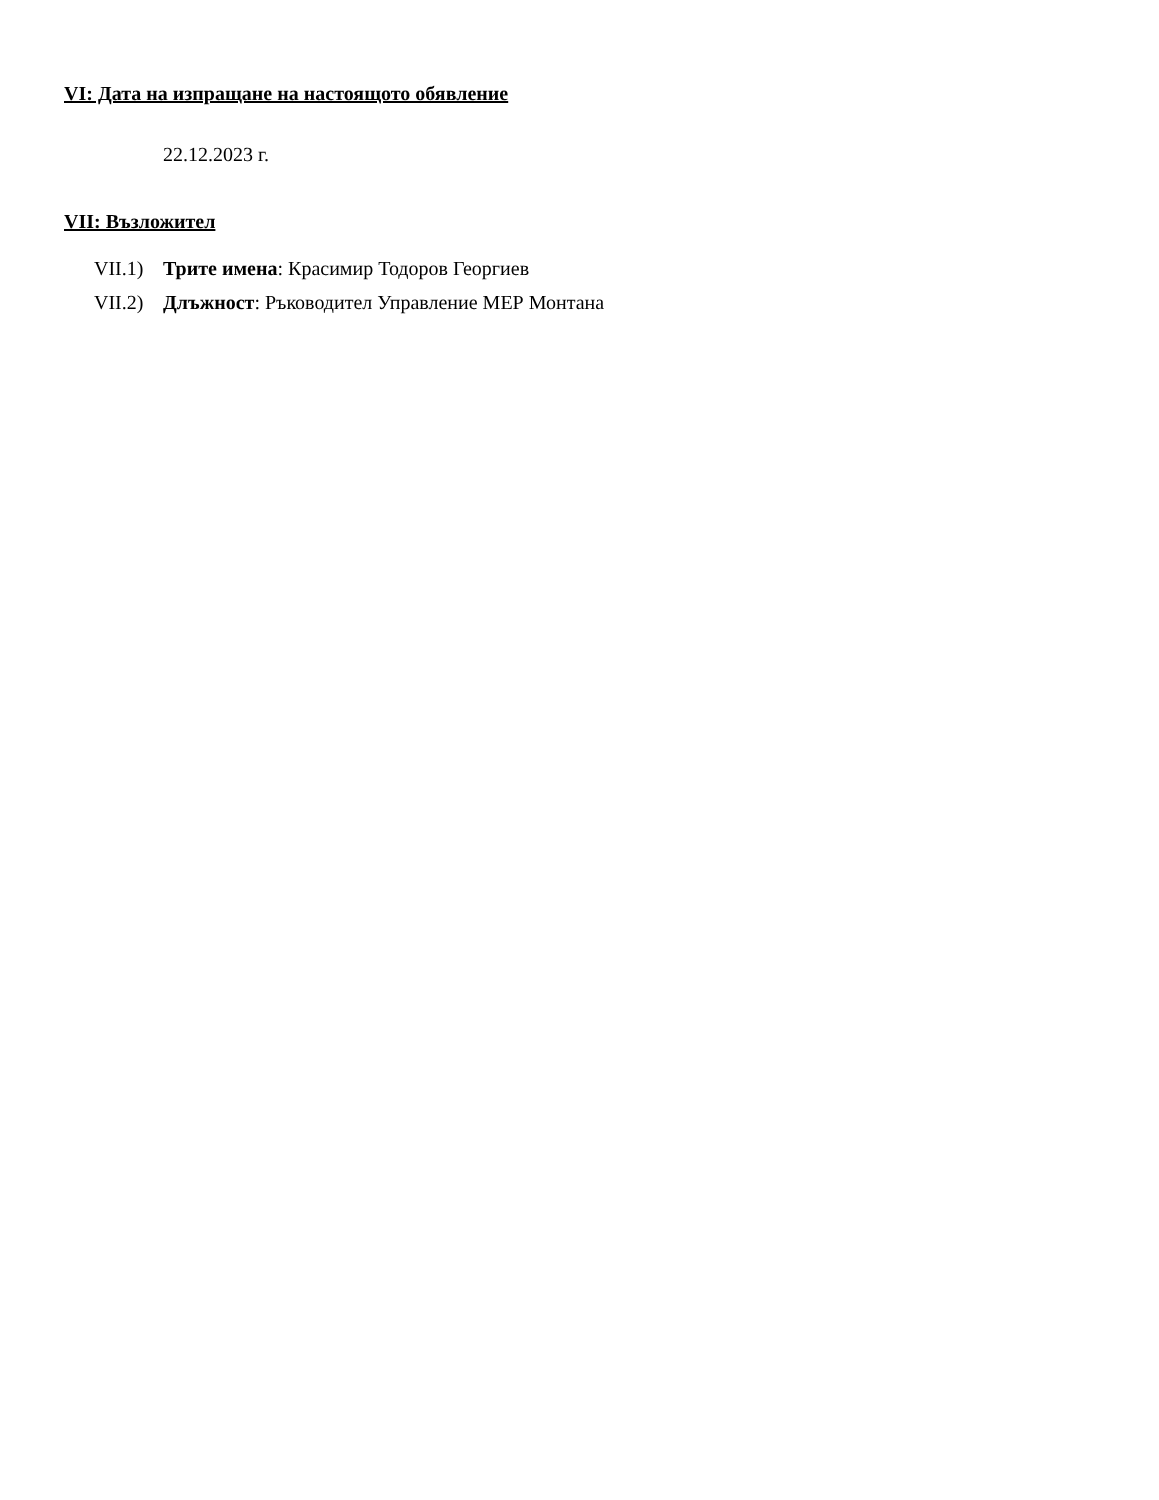VI: Дата на изпращане на настоящото обявление
22.12.2023 г.
VII: Възложител
VII.1) Трите имена: Красимир Тодоров Георгиев
VII.2) Длъжност: Ръководител Управление МЕР Монтана